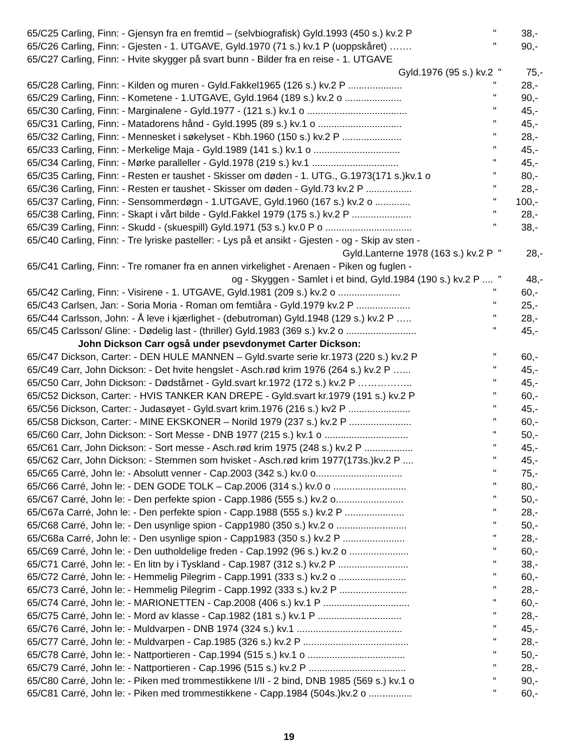65/C25 Carling, Finn: - Gjensyn fra en fremtid – (selvbiografisk) Gyld.1993 (450 s.) kv.2 P " 38,-
65/C26 Carling, Finn: - Gjesten - 1. UTGAVE, Gyld.1970 (71 s.) kv.1 P (uoppskåret) ……. " 90,-
65/C27 Carling, Finn: - Hvite skygger på svart bunn - Bilder fra en reise - 1. UTGAVE
Gyld.1976 (95 s.) kv.2 " 75,-
65/C28 Carling, Finn: - Kilden og muren - Gyld.Fakkel1965 (126 s.) kv.2 P .................... " 28,-
65/C29 Carling, Finn: - Kometene - 1.UTGAVE, Gyld.1964 (189 s.) kv.2 o ..................... " 90,-
65/C30 Carling, Finn: - Marginalene - Gyld.1977 - (121 s.) kv.1 o ..................................... " 45,-
65/C31 Carling, Finn: - Matadorens hånd - Gyld.1995 (89 s.) kv.1 o ............................... " 45,-
65/C32 Carling, Finn: - Mennesket i søkelyset - Kbh.1960 (150 s.) kv.2 P ...................... " 28,-
65/C33 Carling, Finn: - Merkelige Maja - Gyld.1989 (141 s.) kv.1 o ................................ " 45,-
65/C34 Carling, Finn: - Mørke paralleller - Gyld.1978 (219 s.) kv.1 ................................ " 45,-
65/C35 Carling, Finn: - Resten er taushet - Skisser om døden - 1. UTG., G.1973(171 s.)kv.1 o” 80,-
65/C36 Carling, Finn: - Resten er taushet - Skisser om døden - Gyld.73 kv.2 P ................. " 28,-
65/C37 Carling, Finn: - Sensommerdøgn - 1.UTGAVE, Gyld.1960 (167 s.) kv.2 o ............. " 100,-
65/C38 Carling, Finn: - Skapt i vårt bilde - Gyld.Fakkel 1979 (175 s.) kv.2 P ...................... " 28,-
65/C39 Carling, Finn: - Skudd - (skuespill) Gyld.1971 (53 s.) kv.0 P o ................................ " 38,-
65/C40 Carling, Finn: - Tre lyriske pasteller: - Lys på et ansikt - Gjesten - og - Skip av sten -
Gyld.Lanterne 1978 (163 s.) kv.2 P " 28,-
65/C41 Carling, Finn: - Tre romaner fra en annen virkelighet - Arenaen - Piken og fuglen -
og - Skyggen - Samlet i et bind, Gyld.1984 (190 s.) kv.2 P .... " 48,-
65/C42 Carling, Finn: - Visirene - 1. UTGAVE, Gyld.1981 (209 s.) kv.2 o ....................... " 60,-
65/C43 Carlsen, Jan: - Soria Moria - Roman om femtiåra - Gyld.1979 kv.2 P .................... " 25,-
65/C44 Carlsson, John: - Å leve i kjærlighet - (debutroman) Gyld.1948 (129 s.) kv.2 P ….. " 28,-
65/C45 Carlsson/ Gline: - Dødelig last - (thriller) Gyld.1983 (369 s.) kv.2 o .......................... " 45,-
John Dickson Carr også under psevdonymet Carter Dickson:
65/C47 Dickson, Carter: - DEN HULE MANNEN – Gyld.svarte serie kr.1973 (220 s.) kv.2 P " 60,-
65/C49 Carr, John Dickson: - Det hvite hengslet - Asch.rød krim 1976 (264 s.) kv.2 P …... " 45,-
65/C50 Carr, John Dickson: - Dødstårnet - Gyld.svart kr.1972 (172 s.) kv.2 P …………….. " 45,-
65/C52 Dickson, Carter: - HVIS TANKER KAN DREPE - Gyld.svart kr.1979 (191 s.) kv.2 P " 60,-
65/C56 Dickson, Carter: - Judasøyet - Gyld.svart krim.1976 (216 s.) kv2 P ....................... " 45,-
65/C58 Dickson, Carter: - MINE EKSKONER – Norild 1979 (237 s.) kv.2 P ....................... " 60,-
65/C60 Carr, John Dickson: - Sort Messe - DNB 1977 (215 s.) kv.1 o ............................... " 50,-
65/C61 Carr, John Dickson: - Sort messe - Asch.rød krim 1975 (248 s.) kv.2 P .................. " 45,-
65/C62 Carr, John Dickson: - Stemmen som hvisket - Asch.rød krim 1977(173s.)kv.2 P .... " 45,-
65/C65 Carré, John le: - Absolutt venner - Cap.2003 (342 s.) kv.0 o................................ " 75,-
65/C66 Carré, John le: - DEN GODE TOLK – Cap.2006 (314 s.) kv.0 o ........................... " 80,-
65/C67 Carré, John le: - Den perfekte spion - Capp.1986 (555 s.) kv.2 o......................... " 50,-
65/C67a Carré, John le: - Den perfekte spion - Capp.1988 (555 s.) kv.2 P ...................... " 28,-
65/C68 Carré, John le: - Den usynlige spion - Capp1980 (350 s.) kv.2 o .......................... " 50,-
65/C68a Carré, John le: - Den usynlige spion - Capp1983 (350 s.) kv.2 P ....................... " 28,-
65/C69 Carré, John le: - Den uutholdelige freden - Cap.1992 (96 s.) kv.2 o ...................... " 60,-
65/C71 Carré, John le: - En litn by i Tyskland - Cap.1987 (312 s.) kv.2 P .......................... " 38,-
65/C72 Carré, John le: - Hemmelig Pilegrim - Capp.1991 (333 s.) kv.2 o ......................... " 60,-
65/C73 Carré, John le: - Hemmelig Pilegrim - Capp.1992 (333 s.) kv.2 P ......................... " 28,-
65/C74 Carré, John le: - MARIONETTEN - Cap.2008 (406 s.) kv.1 P ................................ " 60,-
65/C75 Carré, John le: - Mord av klasse - Cap.1982 (181 s.) kv.1 P ............................... " 28,-
65/C76 Carré, John le: - Muldvarpen - DNB 1974 (324 s.) kv.1 ....................................... " 45,-
65/C77 Carré, John le: - Muldvarpen - Cap.1985 (326 s.) kv.2 P ....................................... " 28,-
65/C78 Carré, John le: - Nattportieren - Cap.1994 (515 s.) kv.1 o .................................... " 50,-
65/C79 Carré, John le: - Nattportieren - Cap.1996 (515 s.) kv.2 P .................................... " 28,-
65/C80 Carré, John le: - Piken med trommestikkene I/II - 2 bind, DNB 1985 (569 s.) kv.1 o “90,-
65/C81 Carré, John le: - Piken med trommestikkene - Capp.1984 (504s.)kv.2 o ................ " 60,-
19